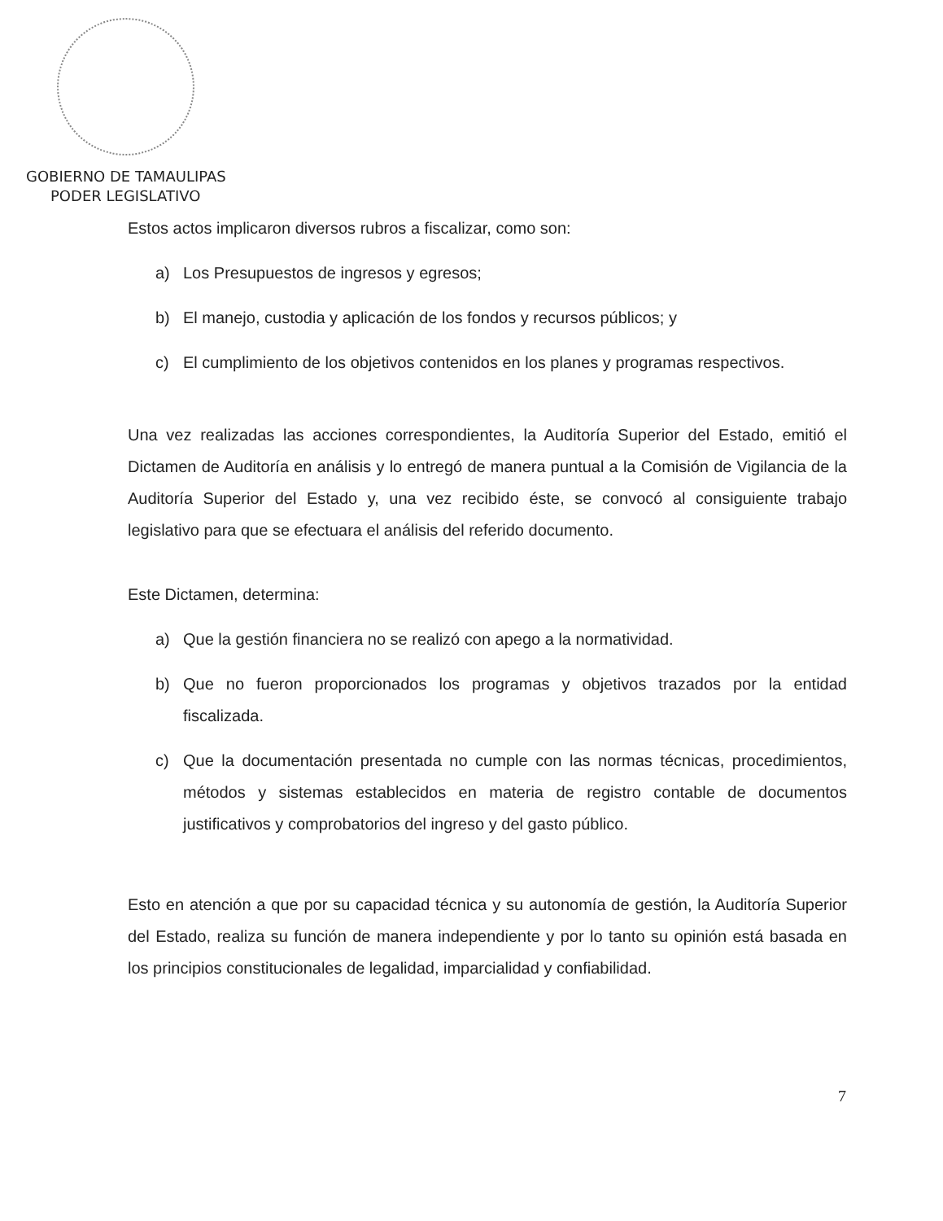GOBIERNO DE TAMAULIPAS
PODER LEGISLATIVO
Estos actos implicaron diversos rubros a fiscalizar, como son:
a) Los Presupuestos de ingresos y egresos;
b) El manejo, custodia y aplicación de los fondos y recursos públicos; y
c) El cumplimiento de los objetivos contenidos en los planes y programas respectivos.
Una vez realizadas las acciones correspondientes, la Auditoría Superior del Estado, emitió el Dictamen de Auditoría en análisis y lo entregó de manera puntual a la Comisión de Vigilancia de la Auditoría Superior del Estado y, una vez recibido éste, se convocó al consiguiente trabajo legislativo para que se efectuara el análisis del referido documento.
Este Dictamen, determina:
a) Que la gestión financiera no se realizó con apego a la normatividad.
b) Que no fueron proporcionados los programas y objetivos trazados por la entidad fiscalizada.
c) Que la documentación presentada no cumple con las normas técnicas, procedimientos, métodos y sistemas establecidos en materia de registro contable de documentos justificativos y comprobatorios del ingreso y del gasto público.
Esto en atención a que por su capacidad técnica y su autonomía de gestión, la Auditoría Superior del Estado, realiza su función de manera independiente y por lo tanto su opinión está basada en los principios constitucionales de legalidad, imparcialidad y confiabilidad.
7